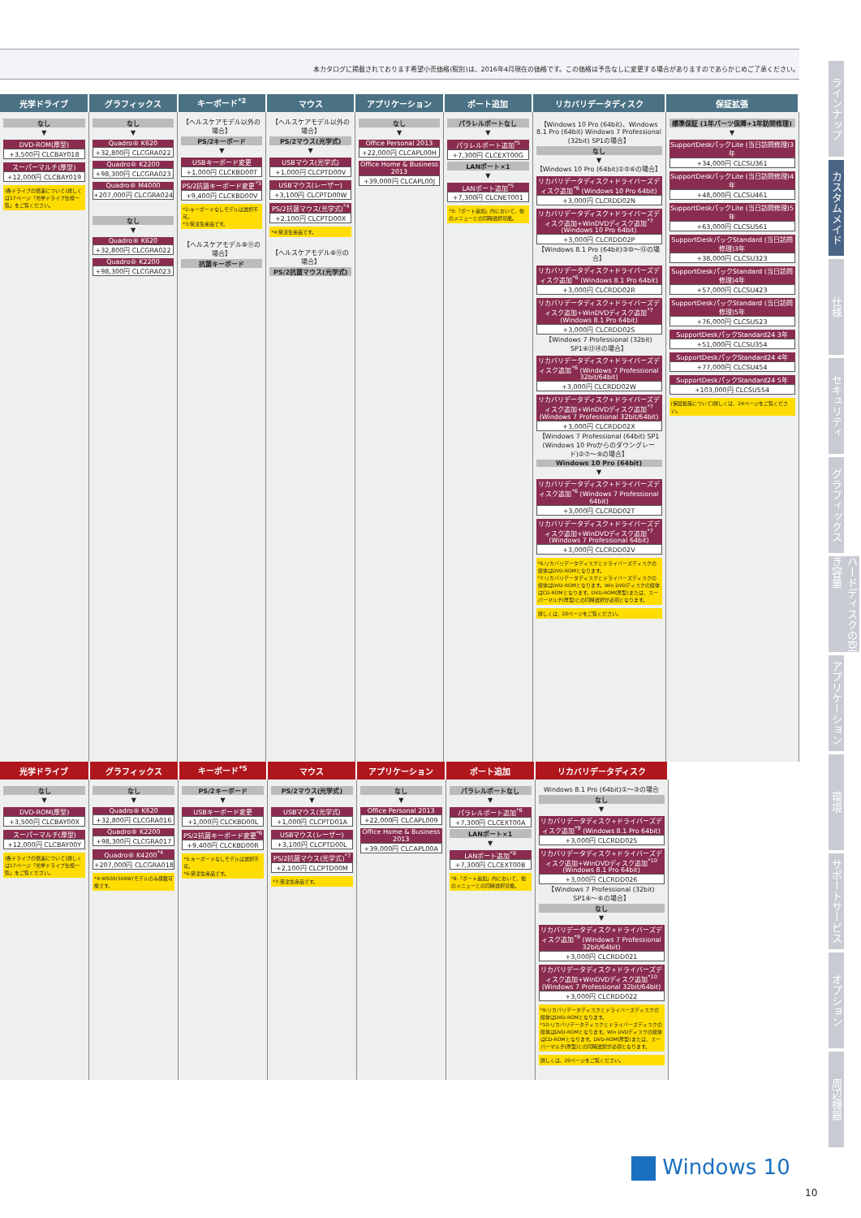本カタログに掲載されております希望小売価格(税別)は、2016年4月現在の価格です。この価格は予告なしに変更する場合がありますのであらかじめご了承ください。
| 光学ドライブ | グラフィックス | キーボード<sup>*2</sup> | マウス | アプリケーション | ポート追加 | リカバリデータディスク | 保証拡張 |
| --- | --- | --- | --- | --- | --- | --- | --- |
| なし ▼ DVD-ROM(厚型) +3,500円 CLCBAY018 スーパーマルチ(厚型) +12,000円 CLCBAY019 (各ドライブの倍速について)詳しくは17ページ「光学ドライブ仕様一覧」をご覧ください。 | なし ▼ Quadro® K620 +32,800円 CLCGRA022 Quadro® K2200 +98,300円 CLCGRA023 Quadro® M4000 +207,000円 CLCGRA024 なし ▼ Quadro® K620 +32,800円 CLCGRA022 Quadro® K2200 +98,300円 CLCGRA023 | 【ヘルスケアモデル以外の場合】 PS/2キーボード ▼ USBキーボード変更 +1,000円 CLCKBD00T PS/2抗菌キーボード変更<sup>*3</sup> +9,400円 CLCKBD00V *2:キーボードなしモデルは選択不可。 *3:受注生産品です。 【ヘルスケアモデル⑧⑪の場合】 抗菌キーボード | 【ヘルスケアモデル以外の場合】 PS/2マウス(光学式) ▼ USBマウス(光学式) +1,000円 CLCPTD00V USBマウス(レーザー) +3,100円 CLCPTD00W PS/2抗菌マウス(光学式)<sup>*4</sup> +2,100円 CLCPTD00X *4:受注生産品です。 【ヘルスケアモデル⑧⑪の場合】 PS/2抗菌マウス(光学式) | なし ▼ Office Personal 2013 +22,000円 CLCAPL00H Office Home & Business 2013 +39,000円 CLCAPL00J | パラレルポートなし ▼ パラレルポート追加<sup>*5</sup> +7,300円 CLCEXT00G LANポート×1 ▼ LANポート追加<sup>*5</sup> +7,300円 CLCNET001 *5:「ポート追加」内において、他のメニューとの同時選択可能。 | 【Windows 10 Pro (64bit)、Windows 8.1 Pro (64bit) Windows 7 Professional (32bit) SP1の場合】 なし ▼ 【Windows 10 Pro (64bit)①⑤⑥の場合】 リカバリデータディスク+ドライバーズディスク追加<sup>*6</sup> (Windows 10 Pro 64bit) +3,000円 CLCRDD02N リカバリデータディスク+ドライバーズディスク追加+WinDVDディスク追加<sup>*7</sup> (Windows 10 Pro 64bit) +3,000円 CLCRDD02P 【Windows 8.1 Pro (64bit)③⑩〜⑫の場合】 リカバリデータディスク+ドライバーズディスク追加<sup>*6</sup> (Windows 8.1 Pro 64bit) +3,000円 CLCRDD02R リカバリデータディスク+ドライバーズディスク追加+WinDVDディスク追加<sup>*7</sup> (Windows 8.1 Pro 64bit) +3,000円 CLCRDD02S 【Windows 7 Professional (32bit) SP1④⑬⑭の場合】 リカバリデータディスク+ドライバーズディスク追加<sup>*6</sup> (Windows 7 Professional 32bit/64bit) +3,000円 CLCRDD02W リカバリデータディスク+ドライバーズディスク追加+WinDVDディスク追加<sup>*7</sup> (Windows 7 Professional 32bit/64bit) +3,000円 CLCRDD02X 【Windows 7 Professional (64bit) SP1 (Windows 10 Proからのダウングレード)②⑦〜⑨の場合】 Windows 10 Pro (64bit) ▼ リカバリデータディスク+ドライバーズディスク追加<sup>*6</sup> (Windows 7 Professional 64bit) +3,000円 CLCRDD02T リカバリデータディスク+ドライバーズディスク追加+WinDVDディスク追加<sup>*7</sup> (Windows 7 Professional 64bit) +3,000円 CLCRDD02V *6:リカバリデータディスクとドライバーズディスクの媒体はDVD-ROMとなります。 *7:リカバリデータディスクとドライバーズディスクの媒体はDVD-ROMとなります。Win DVDディスクの媒体はCD-ROMとなります。DVD-ROM(厚型)または、スーパーマルチ(厚型)との同時選択が必須となります。 詳しくは、20ページをご覧ください。 | 標準保証 (1年パーツ保障+1年訪問修理) ▼ SupportDeskパックLite (当日訪問修理)3年 +34,000円 CLCSU361 SupportDeskパックLite (当日訪問修理)4年 +48,000円 CLCSU461 SupportDeskパックLite (当日訪問修理)5年 +63,000円 CLCSU561 SupportDeskパックStandard (当日訪問修理)3年 +38,000円 CLCSU323 SupportDeskパックStandard (当日訪問修理)4年 +57,000円 CLCSU423 SupportDeskパックStandard (当日訪問修理)5年 +76,000円 CLCSU523 SupportDeskパックStandard24 3年 +51,000円 CLCSU354 SupportDeskパックStandard24 4年 +77,000円 CLCSU454 SupportDeskパックStandard24 5年 +103,000円 CLCSU554 (保証拡張について)詳しくは、24ページをご覧ください。 |
| 光学ドライブ | グラフィックス | キーボード<sup>*5</sup> | マウス | アプリケーション | ポート追加 | リカバリデータディスク |
| --- | --- | --- | --- | --- | --- | --- |
| なし ▼ DVD-ROM(厚型) +3,500円 CLCBAY00X スーパーマルチ(厚型) +12,000円 CLCBAY00Y (各ドライブの倍速について)詳しくは17ページ「光学ドライブ仕様一覧」をご覧ください。 | なし ▼ Quadro® K620 +32,800円 CLCGRA016 Quadro® K2200 +98,300円 CLCGRA017 Quadro® K4200<sup>*4</sup> +207,000円 CLCGRA018 *4:W500(500W)モデルのみ搭載可能です。 | PS/2キーボード ▼ USBキーボード変更 +1,000円 CLCKBD00L PS/2抗菌キーボード変更<sup>*6</sup> +9,400円 CLCKBD00R *5:キーボードなしモデルは選択不可。 *6:受注生産品です。 | PS/2マウス(光学式) ▼ USBマウス(光学式) +1,000円 CLCPTD01A USBマウス(レーザー) +3,100円 CLCPTD00L PS/2抗菌マウス(光学式)<sup>*7</sup> +2,100円 CLCPTD00M *7:受注生産品です。 | なし ▼ Office Personal 2013 +22,000円 CLCAPL009 Office Home & Business 2013 +39,000円 CLCAPL00A | パラレルポートなし ▼ パラレルポート追加<sup>*8</sup> +7,300円 CLCEXT00A LANポート×1 ▼ LANポート追加<sup>*8</sup> +7,300円 CLCEXT00B *8:「ポート追加」内において、他のメニューとの同時選択可能。 | Windows 8.1 Pro (64bit)①〜③の場合 なし ▼ リカバリデータディスク+ドライバーズディスク追加<sup>*9</sup> (Windows 8.1 Pro 64bit) +3,000円 CLCRDD025 リカバリデータディスク+ドライバーズディスク追加+WinDVDディスク追加<sup>*10</sup> (Windows 8.1 Pro 64bit) +3,000円 CLCRDD026 【Windows 7 Professional (32bit) SP1④〜⑥の場合】 なし ▼ リカバリデータディスク+ドライバーズディスク追加<sup>*9</sup> (Windows 7 Professional 32bit/64bit) +3,000円 CLCRDD021 リカバリデータディスク+ドライバーズディスク追加+WinDVDディスク追加<sup>*10</sup> (Windows 7 Professional 32bit/64bit) +3,000円 CLCRDD022 *9:リカバリデータディスクとドライバーズディスクの媒体はDVD-ROMとなります。 *10:リカバリデータディスクとドライバーズディスクの媒体はDVD-ROMとなります。Win DVDディスクの媒体はCD-ROMとなります。DVD-ROM(厚型)または、スーパーマルチ(厚型)との同時選択が必須となります。 詳しくは、20ページをご覧ください。 |
ラインナップ
カスタムメイド
仕様
セキュリティ
グラフィックス
ハードディスクの空き容量
アプリケーション
環境
サポートサービス
オプション
周辺機器
Windows 10
10